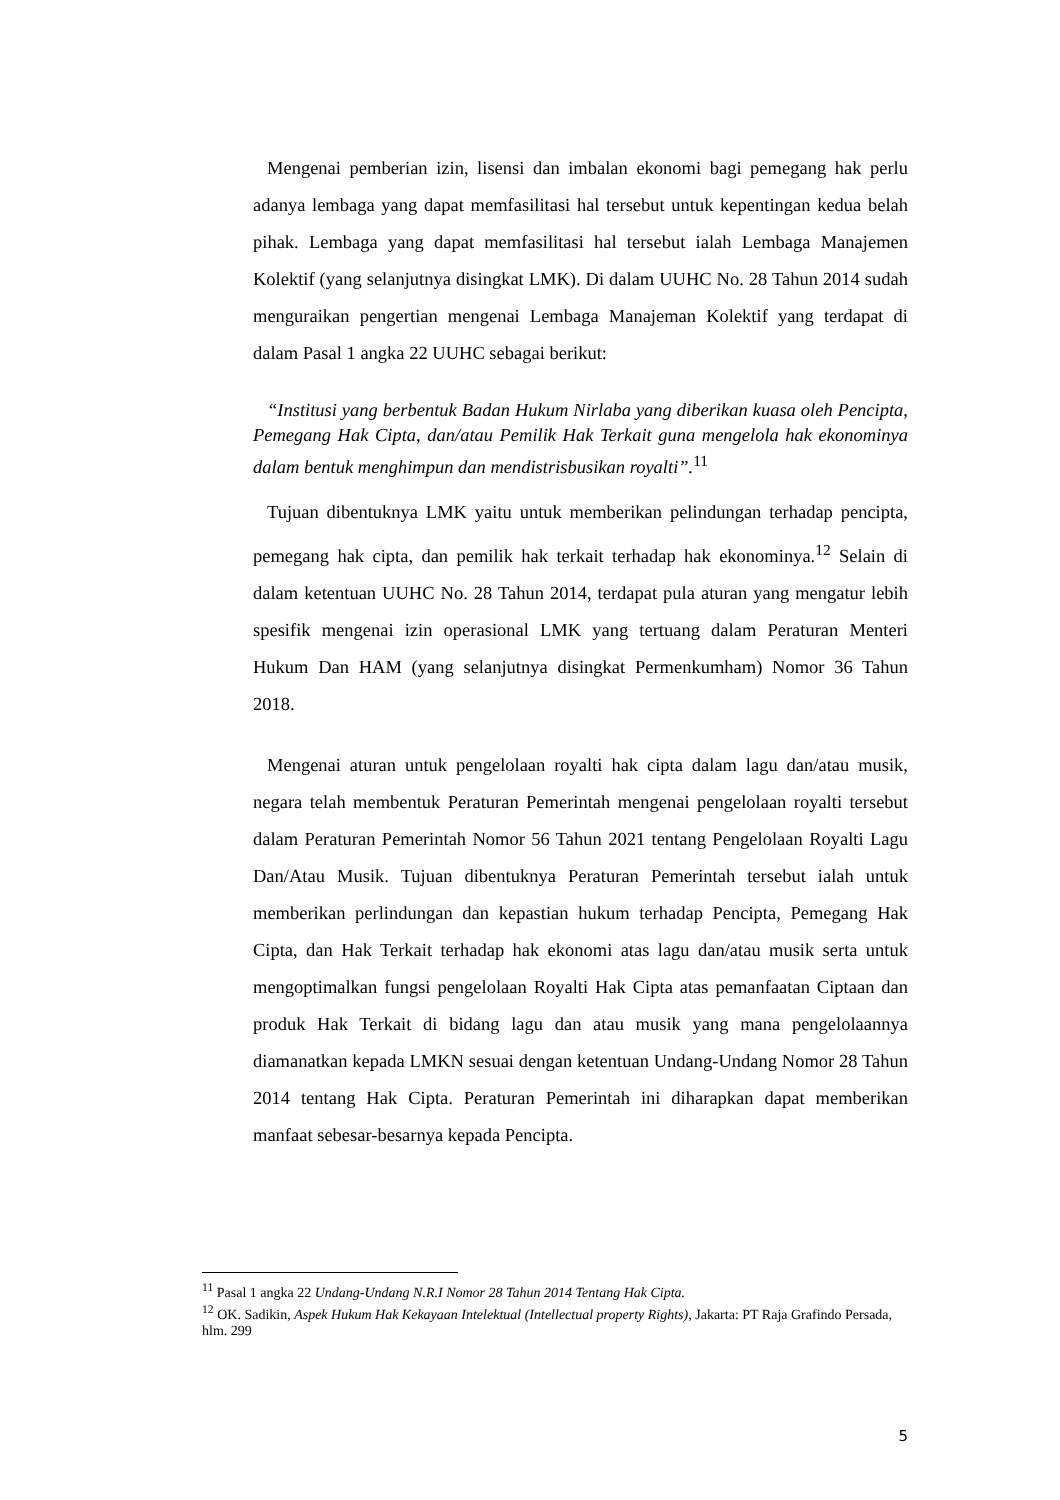Mengenai pemberian izin, lisensi dan imbalan ekonomi bagi pemegang hak perlu adanya lembaga yang dapat memfasilitasi hal tersebut untuk kepentingan kedua belah pihak. Lembaga yang dapat memfasilitasi hal tersebut ialah Lembaga Manajemen Kolektif (yang selanjutnya disingkat LMK). Di dalam UUHC No. 28 Tahun 2014 sudah menguraikan pengertian mengenai Lembaga Manajeman Kolektif yang terdapat di dalam Pasal 1 angka 22 UUHC sebagai berikut:
“Institusi yang berbentuk Badan Hukum Nirlaba yang diberikan kuasa oleh Pencipta, Pemegang Hak Cipta, dan/atau Pemilik Hak Terkait guna mengelola hak ekonominya dalam bentuk menghimpun dan mendistrisbusikan royalti”.<sup>11</sup>
Tujuan dibentuknya LMK yaitu untuk memberikan pelindungan terhadap pencipta, pemegang hak cipta, dan pemilik hak terkait terhadap hak ekonominya.<sup>12</sup> Selain di dalam ketentuan UUHC No. 28 Tahun 2014, terdapat pula aturan yang mengatur lebih spesifik mengenai izin operasional LMK yang tertuang dalam Peraturan Menteri Hukum Dan HAM (yang selanjutnya disingkat Permenkumham) Nomor 36 Tahun 2018.
Mengenai aturan untuk pengelolaan royalti hak cipta dalam lagu dan/atau musik, negara telah membentuk Peraturan Pemerintah mengenai pengelolaan royalti tersebut dalam Peraturan Pemerintah Nomor 56 Tahun 2021 tentang Pengelolaan Royalti Lagu Dan/Atau Musik. Tujuan dibentuknya Peraturan Pemerintah tersebut ialah untuk memberikan perlindungan dan kepastian hukum terhadap Pencipta, Pemegang Hak Cipta, dan Hak Terkait terhadap hak ekonomi atas lagu dan/atau musik serta untuk mengoptimalkan fungsi pengelolaan Royalti Hak Cipta atas pemanfaatan Ciptaan dan produk Hak Terkait di bidang lagu dan atau musik yang mana pengelolaannya diamanatkan kepada LMKN sesuai dengan ketentuan Undang-Undang Nomor 28 Tahun 2014 tentang Hak Cipta. Peraturan Pemerintah ini diharapkan dapat memberikan manfaat sebesar-besarnya kepada Pencipta.
<sup>11</sup> Pasal 1 angka 22 Undang-Undang N.R.I Nomor 28 Tahun 2014 Tentang Hak Cipta.
<sup>12</sup> OK. Sadikin, Aspek Hukum Hak Kekayaan Intelektual (Intellectual property Rights), Jakarta: PT Raja Grafindo Persada, hlm. 299
5